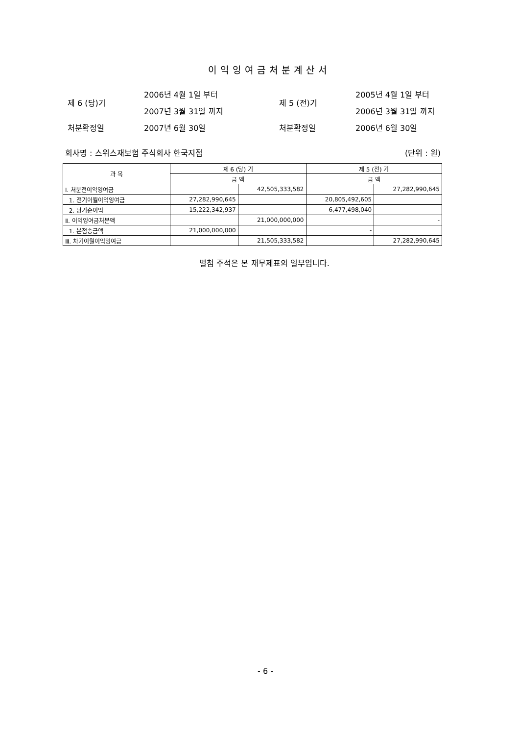이익잉여금처분계산서
| 제 6 (당)기 | 2006년 4월 1일 부터 | 제 5 (전)기 | 2005년 4월 1일 부터 |
| | 2007년 3월 31일 까지 | | 2006년 3월 31일 까지 |
| 처분확정일 | 2007년 6월 30일 | 처분확정일 | 2006년 6월 30일 |
회사명 : 스위스재보험 주식회사 한국지점 (단위 : 원)
| 과 목 | 제 6 (당) 기 | | 제 5 (전) 기 | |
| --- | --- | --- | --- | --- |
| | 금 액 | | 금 액 | |
| Ⅰ. 처분전이익잉여금 | | 42,505,333,582 | | 27,282,990,645 |
| 1. 전기이월이익잉여금 | 27,282,990,645 | | 20,805,492,605 | |
| 2. 당기순이익 | 15,222,342,937 | | 6,477,498,040 | |
| Ⅱ. 이익잉여금처분액 | | 21,000,000,000 | | - |
| 1. 본점송금액 | 21,000,000,000 | | - | |
| Ⅲ. 차기이월이익잉여금 | | 21,505,333,582 | | 27,282,990,645 |
별첨 주석은 본 재무제표의 일부입니다.
- 6 -